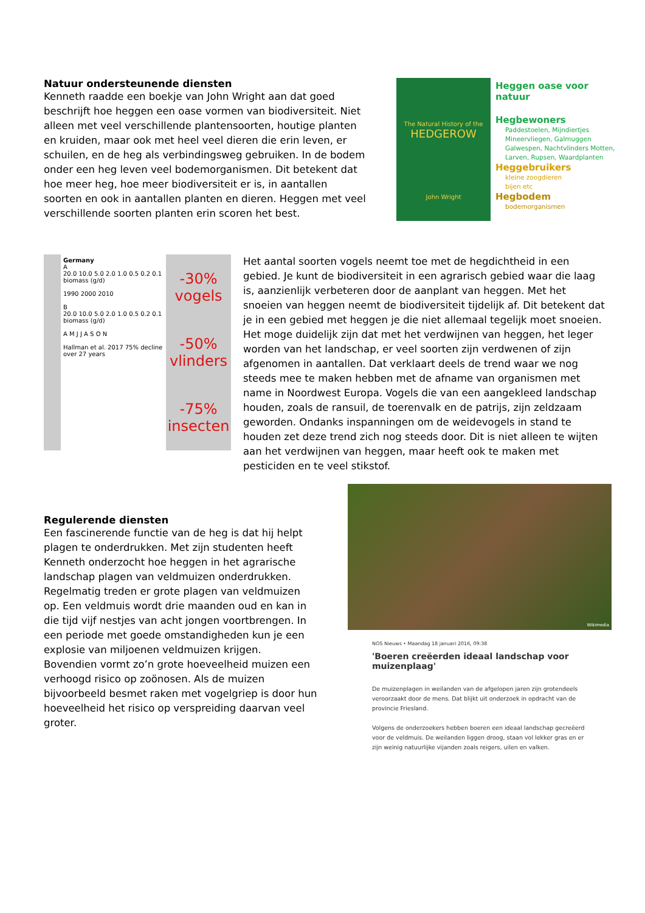Natuur ondersteunende diensten
Kenneth raadde een boekje van John Wright aan dat goed beschrijft hoe heggen een oase vormen van biodiversiteit. Niet alleen met veel verschillende plantensoorten, houtige planten en kruiden, maar ook met heel veel dieren die erin leven, er schuilen, en de heg als verbindingsweg gebruiken. In de bodem onder een heg leven veel bodemorganismen. Dit betekent dat hoe meer heg, hoe meer biodiversiteit er is, in aantallen soorten en ook in aantallen planten en dieren. Heggen met veel verschillende soorten planten erin scoren het best.
The Natural History of the
HEDGEROW
John Wright
Heggen oase voor natuur
Hegbewoners
Paddestoelen, Mijndiertjes Mineervliegen, Galmuggen Galwespen, Nachtvlinders Motten, Larven, Rupsen, Waardplanten
Heggebruikers
kleine zoogdieren
bijen etc
Hegbodem
bodemorganismen
Germany
A
20.0 10.0 5.0 2.0 1.0 0.5 0.2 0.1
biomass (g/d)
1990 2000 2010
B
20.0 10.0 5.0 2.0 1.0 0.5 0.2 0.1
biomass (g/d)
A M J J A S O N
Hallman et al. 2017 75% decline over 27 years
-30%
vogels
-50%
vlinders
-75%
insecten
Het aantal soorten vogels neemt toe met de hegdichtheid in een gebied. Je kunt de biodiversiteit in een agrarisch gebied waar die laag is, aanzienlijk verbeteren door de aanplant van heggen. Met het snoeien van heggen neemt de biodiversiteit tijdelijk af. Dit betekent dat je in een gebied met heggen je die niet allemaal tegelijk moet snoeien. Het moge duidelijk zijn dat met het verdwijnen van heggen, het leger worden van het landschap, er veel soorten zijn verdwenen of zijn afgenomen in aantallen. Dat verklaart deels de trend waar we nog steeds mee te maken hebben met de afname van organismen met name in Noordwest Europa. Vogels die van een aangekleed landschap houden, zoals de ransuil, de toerenvalk en de patrijs, zijn zeldzaam geworden. Ondanks inspanningen om de weidevogels in stand te houden zet deze trend zich nog steeds door. Dit is niet alleen te wijten aan het verdwijnen van heggen, maar heeft ook te maken met pesticiden en te veel stikstof.
Regulerende diensten
Een fascinerende functie van de heg is dat hij helpt plagen te onderdrukken. Met zijn studenten heeft Kenneth onderzocht hoe heggen in het agrarische landschap plagen van veldmuizen onderdrukken. Regelmatig treden er grote plagen van veldmuizen op. Een veldmuis wordt drie maanden oud en kan in die tijd vijf nestjes van acht jongen voortbrengen. In een periode met goede omstandigheden kun je een explosie van miljoenen veldmuizen krijgen. Bovendien vormt zo’n grote hoeveelheid muizen een verhoogd risico op zoönosen. Als de muizen bijvoorbeeld besmet raken met vogelgriep is door hun hoeveelheid het risico op verspreiding daarvan veel groter.
Wikimedia
NOS Nieuws • Maandag 18 januari 2016, 09:38
'Boeren creëerden ideaal landschap voor muizenplaag'
De muizenplagen in weilanden van de afgelopen jaren zijn grotendeels veroorzaakt door de mens. Dat blijkt uit onderzoek in opdracht van de provincie Friesland.
Volgens de onderzoekers hebben boeren een ideaal landschap gecreëerd voor de veldmuis. De weilanden liggen droog, staan vol lekker gras en er zijn weinig natuurlijke vijanden zoals reigers, uilen en valken.